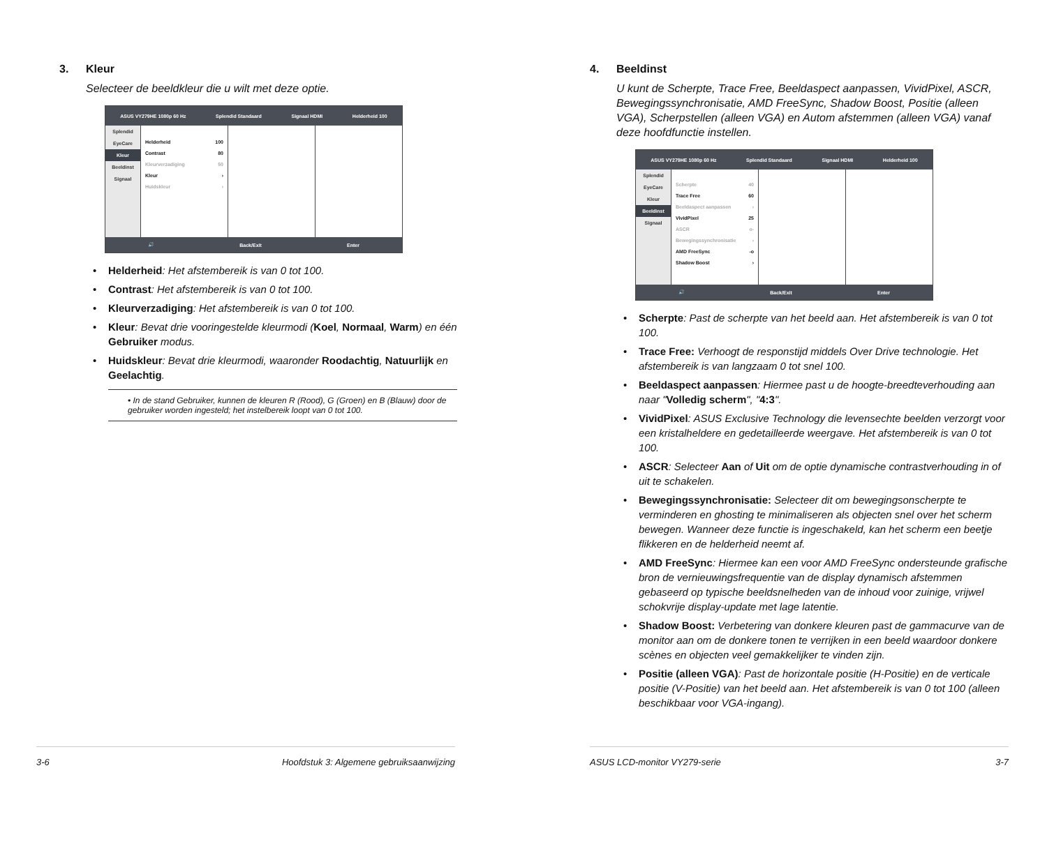3. Kleur
Selecteer de beeldkleur die u wilt met deze optie.
ASUS VY279HE 1080p 60 Hz Splendid Standaard Signaal HDMI Helderheid 100
Splendid
EyeCare
Kleur
Beeldinst
Signaal
Helderheid 100
Contrast 80
Kleurverzadiging 50
Kleur ›
Huidskleur ›
🔊 Back/Exit Enter
Helderheid: Het afstembereik is van 0 tot 100.
Contrast: Het afstembereik is van 0 tot 100.
Kleurverzadiging: Het afstembereik is van 0 tot 100.
Kleur: Bevat drie vooringestelde kleurmodi (Koel, Normaal, Warm) en één Gebruiker modus.
Huidskleur: Bevat drie kleurmodi, waaronder Roodachtig, Natuurlijk en Geelachtig.
• In de stand Gebruiker, kunnen de kleuren R (Rood), G (Groen) en B (Blauw) door de gebruiker worden ingesteld; het instelbereik loopt van 0 tot 100.
3-6 Hoofdstuk 3: Algemene gebruiksaanwijzing
4. Beeldinst
U kunt de Scherpte, Trace Free, Beeldaspect aanpassen, VividPixel, ASCR, Bewegingssynchronisatie, AMD FreeSync, Shadow Boost, Positie (alleen VGA), Scherpstellen (alleen VGA) en Autom afstemmen (alleen VGA) vanaf deze hoofdfunctie instellen.
ASUS VY279HE 1080p 60 Hz Splendid Standaard Signaal HDMI Helderheid 100
Splendid
EyeCare
Kleur
Beeldinst
Signaal
Scherpte 40
Trace Free 60
Beeldaspect aanpassen ›
VividPixel 25
ASCR o-
Bewegingssynchronisatie ›
AMD FreeSync -o
Shadow Boost ›
🔊 Back/Exit Enter
Scherpte: Past de scherpte van het beeld aan. Het afstembereik is van 0 tot 100.
Trace Free: Verhoogt de responstijd middels Over Drive technologie. Het afstembereik is van langzaam 0 tot snel 100.
Beeldaspect aanpassen: Hiermee past u de hoogte-breedteverhouding aan naar "Volledig scherm", "4:3".
VividPixel: ASUS Exclusive Technology die levensechte beelden verzorgt voor een kristalheldere en gedetailleerde weergave. Het afstembereik is van 0 tot 100.
ASCR: Selecteer Aan of Uit om de optie dynamische contrastverhouding in of uit te schakelen.
Bewegingssynchronisatie: Selecteer dit om bewegingsonscherpte te verminderen en ghosting te minimaliseren als objecten snel over het scherm bewegen. Wanneer deze functie is ingeschakeld, kan het scherm een beetje flikkeren en de helderheid neemt af.
AMD FreeSync: Hiermee kan een voor AMD FreeSync ondersteunde grafische bron de vernieuwingsfrequentie van de display dynamisch afstemmen gebaseerd op typische beeldsnelheden van de inhoud voor zuinige, vrijwel schokvrije display-update met lage latentie.
Shadow Boost: Verbetering van donkere kleuren past de gammacurve van de monitor aan om de donkere tonen te verrijken in een beeld waardoor donkere scènes en objecten veel gemakkelijker te vinden zijn.
Positie (alleen VGA): Past de horizontale positie (H-Positie) en de verticale positie (V-Positie) van het beeld aan. Het afstembereik is van 0 tot 100 (alleen beschikbaar voor VGA-ingang).
ASUS LCD-monitor VY279-serie 3-7